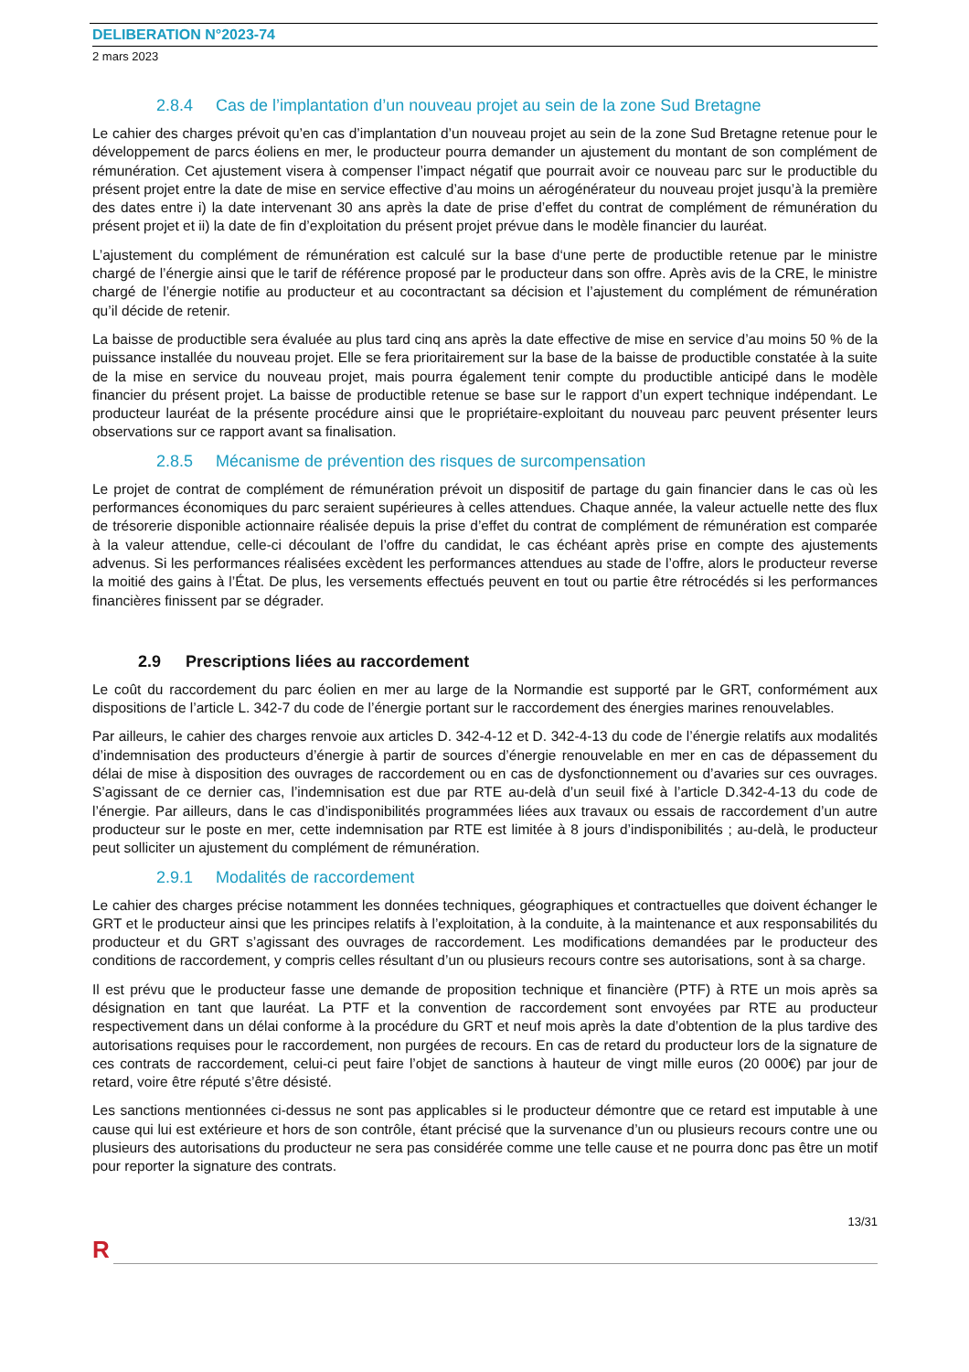DELIBERATION N°2023-74
2 mars 2023
2.8.4 Cas de l’implantation d’un nouveau projet au sein de la zone Sud Bretagne
Le cahier des charges prévoit qu’en cas d’implantation d’un nouveau projet au sein de la zone Sud Bretagne retenue pour le développement de parcs éoliens en mer, le producteur pourra demander un ajustement du montant de son complément de rémunération. Cet ajustement visera à compenser l’impact négatif que pourrait avoir ce nouveau parc sur le productible du présent projet entre la date de mise en service effective d’au moins un aérogénérateur du nouveau projet jusqu’à la première des dates entre i) la date intervenant 30 ans après la date de prise d’effet du contrat de complément de rémunération du présent projet et ii) la date de fin d’exploitation du présent projet prévue dans le modèle financier du lauréat.
L’ajustement du complément de rémunération est calculé sur la base d‘une perte de productible retenue par le ministre chargé de l’énergie ainsi que le tarif de référence proposé par le producteur dans son offre. Après avis de la CRE, le ministre chargé de l’énergie notifie au producteur et au cocontractant sa décision et l’ajustement du complément de rémunération qu’il décide de retenir.
La baisse de productible sera évaluée au plus tard cinq ans après la date effective de mise en service d’au moins 50 % de la puissance installée du nouveau projet. Elle se fera prioritairement sur la base de la baisse de productible constatée à la suite de la mise en service du nouveau projet, mais pourra également tenir compte du productible anticipé dans le modèle financier du présent projet. La baisse de productible retenue se base sur le rapport d’un expert technique indépendant. Le producteur lauréat de la présente procédure ainsi que le propriétaire-exploitant du nouveau parc peuvent présenter leurs observations sur ce rapport avant sa finalisation.
2.8.5 Mécanisme de prévention des risques de surcompensation
Le projet de contrat de complément de rémunération prévoit un dispositif de partage du gain financier dans le cas où les performances économiques du parc seraient supérieures à celles attendues. Chaque année, la valeur actuelle nette des flux de trésorerie disponible actionnaire réalisée depuis la prise d’effet du contrat de complément de rémunération est comparée à la valeur attendue, celle-ci découlant de l’offre du candidat, le cas échéant après prise en compte des ajustements advenus. Si les performances réalisées excèdent les performances attendues au stade de l’offre, alors le producteur reverse la moitié des gains à l’État. De plus, les versements effectués peuvent en tout ou partie être rétrocédés si les performances financières finissent par se dégrader.
2.9 Prescriptions liées au raccordement
Le coût du raccordement du parc éolien en mer au large de la Normandie est supporté par le GRT, conformément aux dispositions de l’article L. 342-7 du code de l’énergie portant sur le raccordement des énergies marines renouvelables.
Par ailleurs, le cahier des charges renvoie aux articles D. 342-4-12 et D. 342-4-13 du code de l’énergie relatifs aux modalités d’indemnisation des producteurs d’énergie à partir de sources d’énergie renouvelable en mer en cas de dépassement du délai de mise à disposition des ouvrages de raccordement ou en cas de dysfonctionnement ou d’avaries sur ces ouvrages. S’agissant de ce dernier cas, l’indemnisation est due par RTE au-delà d’un seuil fixé à l’article D.342-4-13 du code de l’énergie. Par ailleurs, dans le cas d’indisponibilités programmées liées aux travaux ou essais de raccordement d’un autre producteur sur le poste en mer, cette indemnisation par RTE est limitée à 8 jours d’indisponibilités ; au-delà, le producteur peut solliciter un ajustement du complément de rémunération.
2.9.1 Modalités de raccordement
Le cahier des charges précise notamment les données techniques, géographiques et contractuelles que doivent échanger le GRT et le producteur ainsi que les principes relatifs à l’exploitation, à la conduite, à la maintenance et aux responsabilités du producteur et du GRT s’agissant des ouvrages de raccordement. Les modifications demandées par le producteur des conditions de raccordement, y compris celles résultant d’un ou plusieurs recours contre ses autorisations, sont à sa charge.
Il est prévu que le producteur fasse une demande de proposition technique et financière (PTF) à RTE un mois après sa désignation en tant que lauréat. La PTF et la convention de raccordement sont envoyées par RTE au producteur respectivement dans un délai conforme à la procédure du GRT et neuf mois après la date d’obtention de la plus tardive des autorisations requises pour le raccordement, non purgées de recours. En cas de retard du producteur lors de la signature de ces contrats de raccordement, celui-ci peut faire l’objet de sanctions à hauteur de vingt mille euros (20 000€) par jour de retard, voire être réputé s’être désisté.
Les sanctions mentionnées ci-dessus ne sont pas applicables si le producteur démontre que ce retard est imputable à une cause qui lui est extérieure et hors de son contrôle, étant précisé que la survenance d’un ou plusieurs recours contre une ou plusieurs des autorisations du producteur ne sera pas considérée comme une telle cause et ne pourra donc pas être un motif pour reporter la signature des contrats.
13/31
R